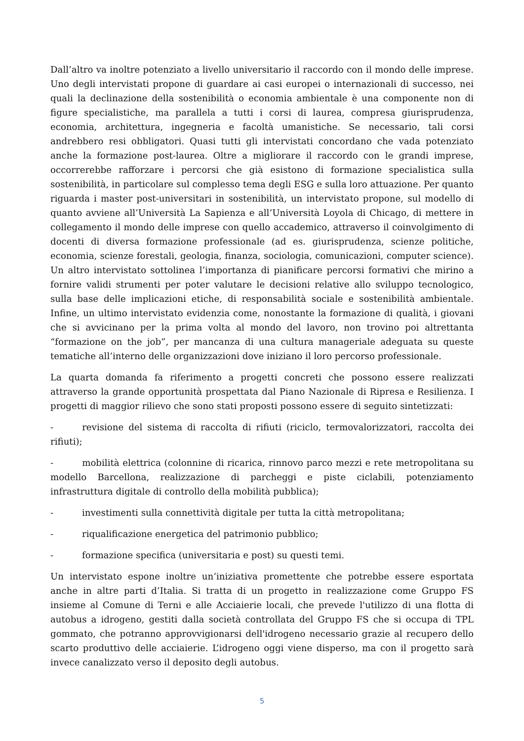Dall’altro va inoltre potenziato a livello universitario il raccordo con il mondo delle imprese. Uno degli intervistati propone di guardare ai casi europei o internazionali di successo, nei quali la declinazione della sostenibilità o economia ambientale è una componente non di figure specialistiche, ma parallela a tutti i corsi di laurea, compresa giurisprudenza, economia, architettura, ingegneria e facoltà umanistiche. Se necessario, tali corsi andrebbero resi obbligatori. Quasi tutti gli intervistati concordano che vada potenziato anche la formazione post-laurea. Oltre a migliorare il raccordo con le grandi imprese, occorrerebbe rafforzare i percorsi che già esistono di formazione specialistica sulla sostenibilità, in particolare sul complesso tema degli ESG e sulla loro attuazione. Per quanto riguarda i master post-universitari in sostenibilità, un intervistato propone, sul modello di quanto avviene all’Università La Sapienza e all’Università Loyola di Chicago, di mettere in collegamento il mondo delle imprese con quello accademico, attraverso il coinvolgimento di docenti di diversa formazione professionale (ad es. giurisprudenza, scienze politiche, economia, scienze forestali, geologia, finanza, sociologia, comunicazioni, computer science). Un altro intervistato sottolinea l’importanza di pianificare percorsi formativi che mirino a fornire validi strumenti per poter valutare le decisioni relative allo sviluppo tecnologico, sulla base delle implicazioni etiche, di responsabilità sociale e sostenibilità ambientale. Infine, un ultimo intervistato evidenzia come, nonostante la formazione di qualità, i giovani che si avvicinano per la prima volta al mondo del lavoro, non trovino poi altrettanta “formazione on the job”, per mancanza di una cultura manageriale adeguata su queste tematiche all’interno delle organizzazioni dove iniziano il loro percorso professionale.
La quarta domanda fa riferimento a progetti concreti che possono essere realizzati attraverso la grande opportunità prospettata dal Piano Nazionale di Ripresa e Resilienza. I progetti di maggior rilievo che sono stati proposti possono essere di seguito sintetizzati:
- revisione del sistema di raccolta di rifiuti (riciclo, termovalorizzatori, raccolta dei rifiuti);
- mobilità elettrica (colonnine di ricarica, rinnovo parco mezzi e rete metropolitana su modello Barcellona, realizzazione di parcheggi e piste ciclabili, potenziamento infrastruttura digitale di controllo della mobilità pubblica);
- investimenti sulla connettività digitale per tutta la città metropolitana;
- riqualificazione energetica del patrimonio pubblico;
- formazione specifica (universitaria e post) su questi temi.
Un intervistato espone inoltre un’iniziativa promettente che potrebbe essere esportata anche in altre parti d’Italia. Si tratta di un progetto in realizzazione come Gruppo FS insieme al Comune di Terni e alle Acciaierie locali, che prevede l'utilizzo di una flotta di autobus a idrogeno, gestiti dalla società controllata del Gruppo FS che si occupa di TPL gommato, che potranno approvvigionarsi dell'idrogeno necessario grazie al recupero dello scarto produttivo delle acciaierie. L’idrogeno oggi viene disperso, ma con il progetto sarà invece canalizzato verso il deposito degli autobus.
5